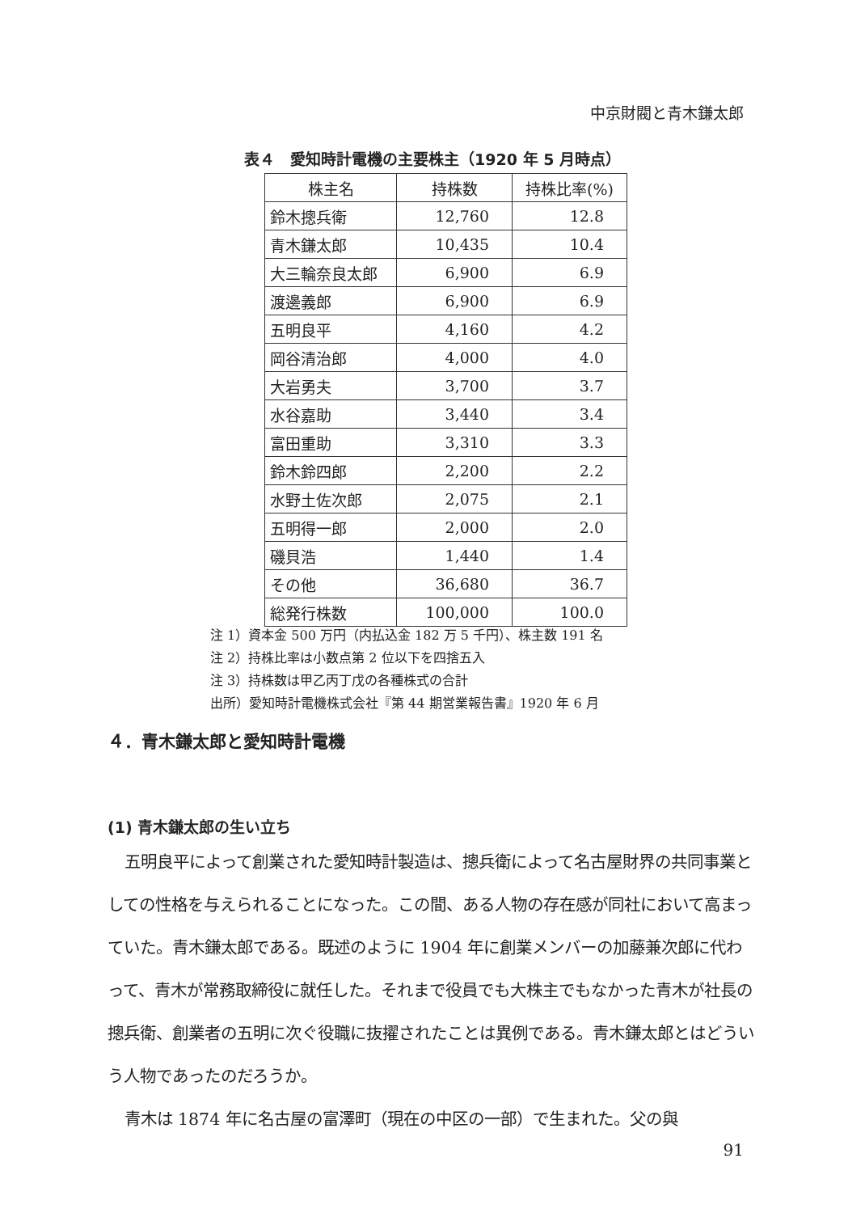中京財閥と青木鎌太郎
表４　愛知時計電機の主要株主（1920 年 5 月時点）
| 株主名 | 持株数 | 持株比率(%) |
| --- | --- | --- |
| 鈴木摠兵衛 | 12,760 | 12.8 |
| 青木鎌太郎 | 10,435 | 10.4 |
| 大三輪奈良太郎 | 6,900 | 6.9 |
| 渡邊義郎 | 6,900 | 6.9 |
| 五明良平 | 4,160 | 4.2 |
| 岡谷清治郎 | 4,000 | 4.0 |
| 大岩勇夫 | 3,700 | 3.7 |
| 水谷嘉助 | 3,440 | 3.4 |
| 富田重助 | 3,310 | 3.3 |
| 鈴木鈴四郎 | 2,200 | 2.2 |
| 水野土佐次郎 | 2,075 | 2.1 |
| 五明得一郎 | 2,000 | 2.0 |
| 磯貝浩 | 1,440 | 1.4 |
| その他 | 36,680 | 36.7 |
| 総発行株数 | 100,000 | 100.0 |
注 1）資本金 500 万円（内払込金 182 万 5 千円）、株主数 191 名
注 2）持株比率は小数点第 2 位以下を四捨五入
注 3）持株数は甲乙丙丁戊の各種株式の合計
出所）愛知時計電機株式会社『第 44 期営業報告書』1920 年 6 月
４．青木鎌太郎と愛知時計電機
(1) 青木鎌太郎の生い立ち
五明良平によって創業された愛知時計製造は、摠兵衛によって名古屋財界の共同事業としての性格を与えられることになった。この間、ある人物の存在感が同社において高まっていた。青木鎌太郎である。既述のように 1904 年に創業メンバーの加藤兼次郎に代わって、青木が常務取締役に就任した。それまで役員でも大株主でもなかった青木が社長の摠兵衛、創業者の五明に次ぐ役職に抜擢されたことは異例である。青木鎌太郎とはどういう人物であったのだろうか。
青木は 1874 年に名古屋の富澤町（現在の中区の一部）で生まれた。父の與
91